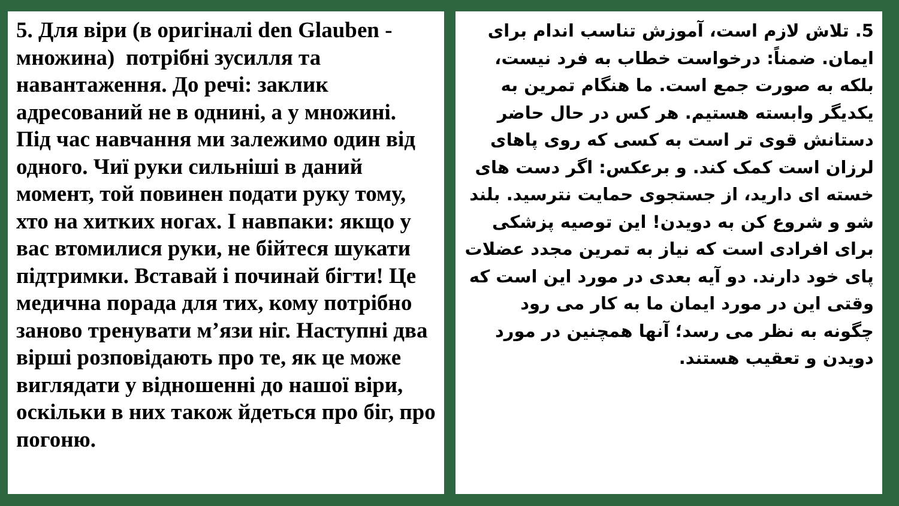5. Для віри (в оригіналі den Glauben - множина) потрібні зусилля та навантаження. До речі: заклик адресований не в однині, а у множині. Під час навчання ми залежимо один від одного. Чиї руки сильніші в даний момент, той повинен подати руку тому, хто на хитких ногах. І навпаки: якщо у вас втомилися руки, не бійтеся шукати підтримки. Вставай і починай бігти! Це медична порада для тих, кому потрібно заново тренувати м’язи ніг. Наступні два вірші розповідають про те, як це може виглядати у відношенні до нашої віри, оскільки в них також йдеться про біг, про погоню.
5. تلاش لازم است، آموزش تناسب اندام برای ایمان. ضمناً: درخواست خطاب به فرد نیست، بلکه به صورت جمع است. ما هنگام تمرین به یکدیگر وابسته هستیم. هر کس در حال حاضر دستانش قوی تر است به کسی که روی پاهای لرزان است کمک کند. و برعکس: اگر دست های خسته ای دارید، از جستجوی حمایت نترسید. بلند شو و شروع کن به دویدن! این توصیه پزشکی برای افرادی است که نیاز به تمرین مجدد عضلات پای خود دارند. دو آیه بعدی در مورد این است که وقتی این در مورد ایمان ما به کار می رود چگونه به نظر می رسد؛ آنها همچنین در مورد دویدن و تعقیب هستند.